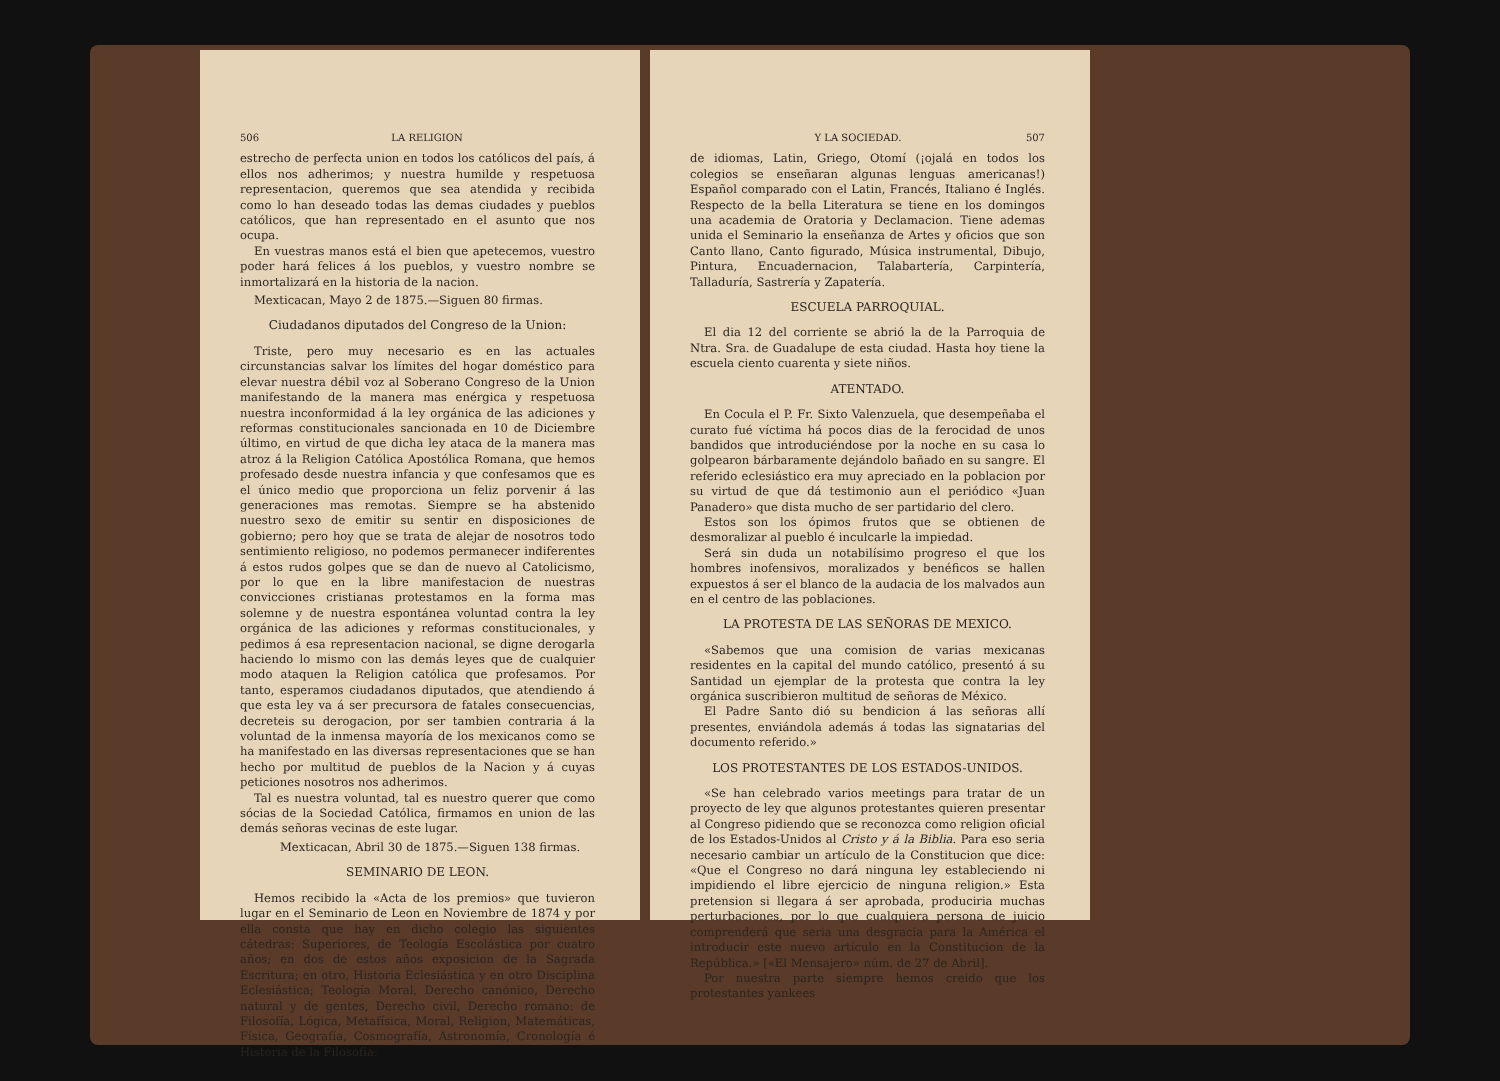506 LA RELIGION
estrecho de perfecta union en todos los católicos del país, á ellos nos adherimos; y nuestra humilde y respetuosa representacion, queremos que sea atendida y recibida como lo han deseado todas las demas ciudades y pueblos católicos, que han representado en el asunto que nos ocupa.
En vuestras manos está el bien que apetecemos, vuestro poder hará felices á los pueblos, y vuestro nombre se inmortalizará en la historia de la nacion.
Mexticacan, Mayo 2 de 1875.—Siguen 80 firmas.
Ciudadanos diputados del Congreso de la Union:
Triste, pero muy necesario es en las actuales circunstancias salvar los límites del hogar doméstico para elevar nuestra débil voz al Soberano Congreso de la Union manifestando de la manera mas enérgica y respetuosa nuestra inconformidad á la ley orgánica de las adiciones y reformas constitucionales sancionada en 10 de Diciembre último, en virtud de que dicha ley ataca de la manera mas atroz á la Religion Católica Apostólica Romana, que hemos profesado desde nuestra infancia y que confesamos que es el único medio que proporciona un feliz porvenir á las generaciones mas remotas. Siempre se ha abstenido nuestro sexo de emitir su sentir en disposiciones de gobierno; pero hoy que se trata de alejar de nosotros todo sentimiento religioso, no podemos permanecer indiferentes á estos rudos golpes que se dan de nuevo al Catolicismo, por lo que en la libre manifestacion de nuestras convicciones cristianas protestamos en la forma mas solemne y de nuestra espontánea voluntad contra la ley orgánica de las adiciones y reformas constitucionales, y pedimos á esa representacion nacional, se digne derogarla haciendo lo mismo con las demás leyes que de cualquier modo ataquen la Religion católica que profesamos. Por tanto, esperamos ciudadanos diputados, que atendiendo á que esta ley va á ser precursora de fatales consecuencias, decreteis su derogacion, por ser tambien contraria á la voluntad de la inmensa mayoría de los mexicanos como se ha manifestado en las diversas representaciones que se han hecho por multitud de pueblos de la Nacion y á cuyas peticiones nosotros nos adherimos.
Tal es nuestra voluntad, tal es nuestro querer que como sócias de la Sociedad Católica, firmamos en union de las demás señoras vecinas de este lugar.
Mexticacan, Abril 30 de 1875.—Siguen 138 firmas.
SEMINARIO DE LEON.
Hemos recibido la «Acta de los premios» que tuvieron lugar en el Seminario de Leon en Noviembre de 1874 y por ella consta que hay en dicho colegio las siguientes cátedras: Superiores, de Teología Escolástica por cuatro años; en dos de estos años exposicion de la Sagrada Escritura; en otro, Historia Eclesiástica y en otro Disciplina Eclesiástica; Teología Moral, Derecho canónico, Derecho natural y de gentes, Derecho civil, Derecho romano: de Filosofía, Lógica, Metafísica, Moral, Religion, Matemáticas, Física, Geografía, Cosmografía, Astronomía, Cronología é Historia de la Filosofía:
Y LA SOCIEDAD. 507
de idiomas, Latin, Griego, Otomí (¡ojalá en todos los colegios se enseñaran algunas lenguas americanas!) Español comparado con el Latin, Francés, Italiano é Inglés. Respecto de la bella Literatura se tiene en los domingos una academia de Oratoria y Declamacion. Tiene ademas unida el Seminario la enseñanza de Artes y oficios que son Canto llano, Canto figurado, Música instrumental, Dibujo, Pintura, Encuadernacion, Talabartería, Carpintería, Talladuría, Sastrería y Zapatería.
ESCUELA PARROQUIAL.
El dia 12 del corriente se abrió la de la Parroquia de Ntra. Sra. de Guadalupe de esta ciudad. Hasta hoy tiene la escuela ciento cuarenta y siete niños.
ATENTADO.
En Cocula el P. Fr. Sixto Valenzuela, que desempeñaba el curato fué víctima há pocos dias de la ferocidad de unos bandidos que introduciéndose por la noche en su casa lo golpearon bárbaramente dejándolo bañado en su sangre. El referido eclesiástico era muy apreciado en la poblacion por su virtud de que dá testimonio aun el periódico «Juan Panadero» que dista mucho de ser partidario del clero.
Estos son los ópimos frutos que se obtienen de desmoralizar al pueblo é inculcarle la impiedad.
Será sin duda un notabilísimo progreso el que los hombres inofensivos, moralizados y benéficos se hallen expuestos á ser el blanco de la audacia de los malvados aun en el centro de las poblaciones.
LA PROTESTA DE LAS SEÑORAS DE MEXICO.
«Sabemos que una comision de varias mexicanas residentes en la capital del mundo católico, presentó á su Santidad un ejemplar de la protesta que contra la ley orgánica suscribieron multitud de señoras de México.
El Padre Santo dió su bendicion á las señoras allí presentes, enviándola además á todas las signatarias del documento referido.»
LOS PROTESTANTES DE LOS ESTADOS-UNIDOS.
«Se han celebrado varios meetings para tratar de un proyecto de ley que algunos protestantes quieren presentar al Congreso pidiendo que se reconozca como religion oficial de los Estados-Unidos al Cristo y á la Biblia. Para eso seria necesario cambiar un artículo de la Constitucion que dice: «Que el Congreso no dará ninguna ley estableciendo ni impidiendo el libre ejercicio de ninguna religion.» Esta pretension si llegara á ser aprobada, produciria muchas perturbaciones, por lo que cualquiera persona de juicio comprenderá que seria una desgracia para la América el introducir este nuevo artículo en la Constitucion de la República.» [«El Mensajero» núm. de 27 de Abril].
Por nuestra parte siempre hemos creido que los protestantes yankees